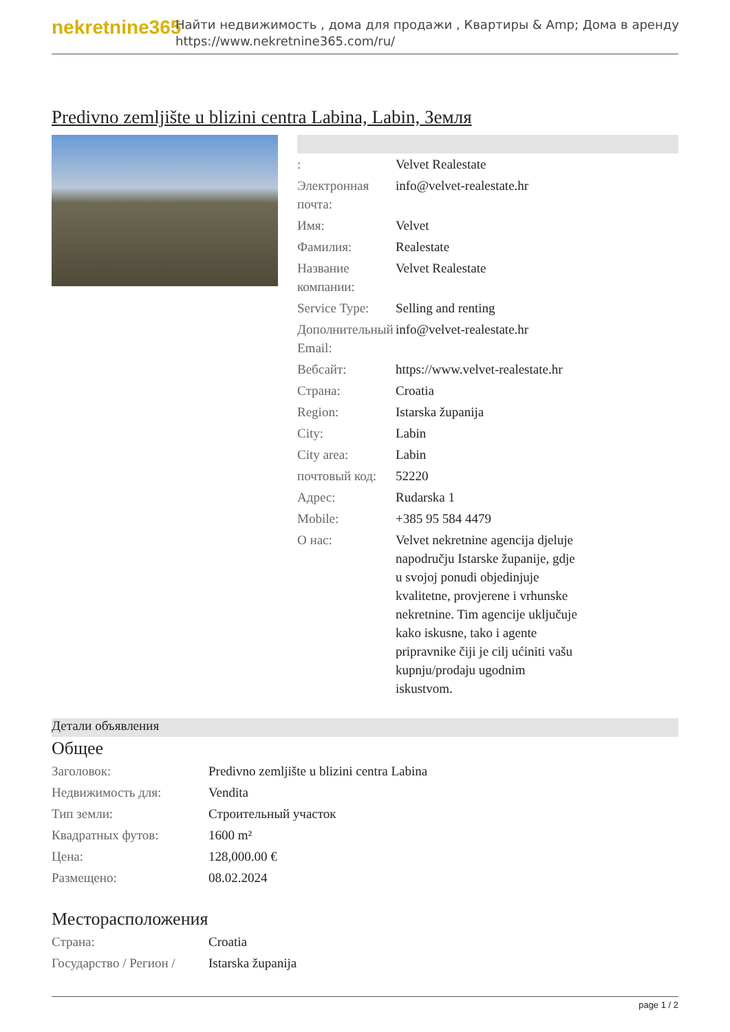nekretnine365
Найти недвижимость , дома для продажи , Квартиры & Amp; Дома в аренду
https://www.nekretnine365.com/ru/
Predivno zemljište u blizini centra Labina, Labin, Земля
| : | Velvet Realestate |
| Электронная почта: | info@velvet-realestate.hr |
| Имя: | Velvet |
| Фамилия: | Realestate |
| Название компании: | Velvet Realestate |
| Service Type: | Selling and renting |
| Дополнительный Email: | info@velvet-realestate.hr |
| Вебсайт: | https://www.velvet-realestate.hr |
| Страна: | Croatia |
| Region: | Istarska županija |
| City: | Labin |
| City area: | Labin |
| почтовый код: | 52220 |
| Адрес: | Rudarska 1 |
| Mobile: | +385 95 584 4479 |
| О нас: | Velvet nekretnine agencija djeluje napodručju Istarske županije, gdje u svojoj ponudi objedinjuje kvalitetne, provjerene i vrhunske nekretnine. Tim agencije uključuje kako iskusne, tako i agente pripravnike čiji je cilj ućiniti vašu kupnju/prodaju ugodnim iskustvom. |
Детали объявления
Общее
| Заголовок: | Predivno zemljište u blizini centra Labina |
| Недвижимость для: | Vendita |
| Тип земли: | Строительный участок |
| Квадратных футов: | 1600 m² |
| Цена: | 128,000.00 € |
| Размещено: | 08.02.2024 |
Месторасположения
| Страна: | Croatia |
| Государство / Регион / | Istarska županija |
page 1 / 2